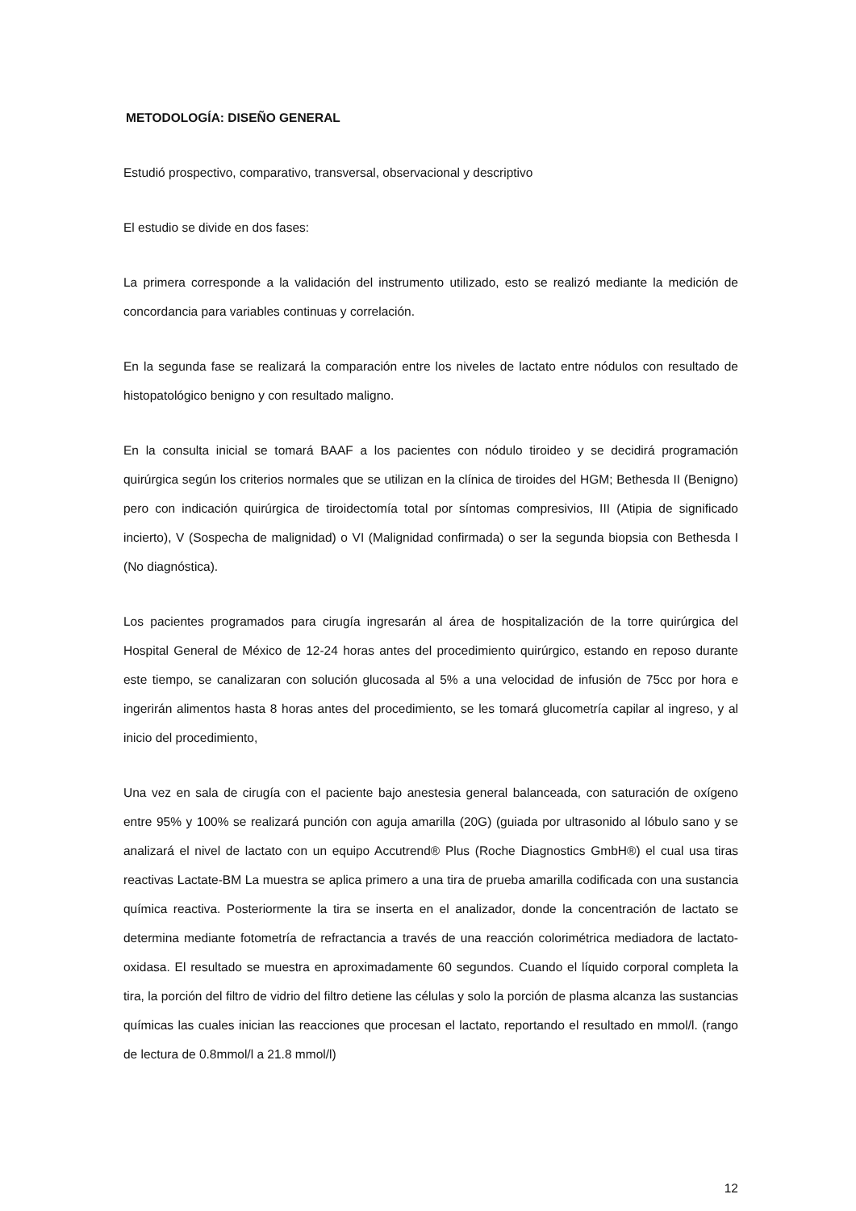METODOLOGÍA: DISEÑO GENERAL
Estudió prospectivo, comparativo, transversal, observacional y descriptivo
El estudio se divide en dos fases:
La primera corresponde a la validación del instrumento utilizado, esto se realizó mediante la medición de concordancia para variables continuas y correlación.
En la segunda fase se realizará la comparación entre los niveles de lactato entre nódulos con resultado de histopatológico benigno y con resultado maligno.
En la consulta inicial se tomará BAAF a los pacientes con nódulo tiroideo y se decidirá programación quirúrgica según los criterios normales que se utilizan en la clínica de tiroides del HGM; Bethesda II (Benigno) pero con indicación quirúrgica de tiroidectomía total por síntomas compresivios, III (Atipia de significado incierto), V (Sospecha de malignidad) o VI (Malignidad confirmada) o ser la segunda biopsia con Bethesda I (No diagnóstica).
Los pacientes programados para cirugía ingresarán al área de hospitalización de la torre quirúrgica del Hospital General de México de 12-24 horas antes del procedimiento quirúrgico, estando en reposo durante este tiempo, se canalizaran con solución glucosada al 5% a una velocidad de infusión de 75cc por hora e ingerirán alimentos hasta 8 horas antes del procedimiento, se les tomará glucometría capilar al ingreso, y al inicio del procedimiento,
Una vez en sala de cirugía con el paciente bajo anestesia general balanceada, con saturación de oxígeno entre 95% y 100% se realizará punción con aguja amarilla (20G) (guiada por ultrasonido al lóbulo sano y se analizará el nivel de lactato con un equipo Accutrend® Plus (Roche Diagnostics GmbH®) el cual usa tiras reactivas Lactate-BM La muestra se aplica primero a una tira de prueba amarilla codificada con una sustancia química reactiva. Posteriormente la tira se inserta en el analizador, donde la concentración de lactato se determina mediante fotometría de refractancia a través de una reacción colorimétrica mediadora de lactato-oxidasa. El resultado se muestra en aproximadamente 60 segundos. Cuando el líquido corporal completa la tira, la porción del filtro de vidrio del filtro detiene las células y solo la porción de plasma alcanza las sustancias químicas las cuales inician las reacciones que procesan el lactato, reportando el resultado en mmol/l. (rango de lectura de 0.8mmol/l a 21.8 mmol/l)
12